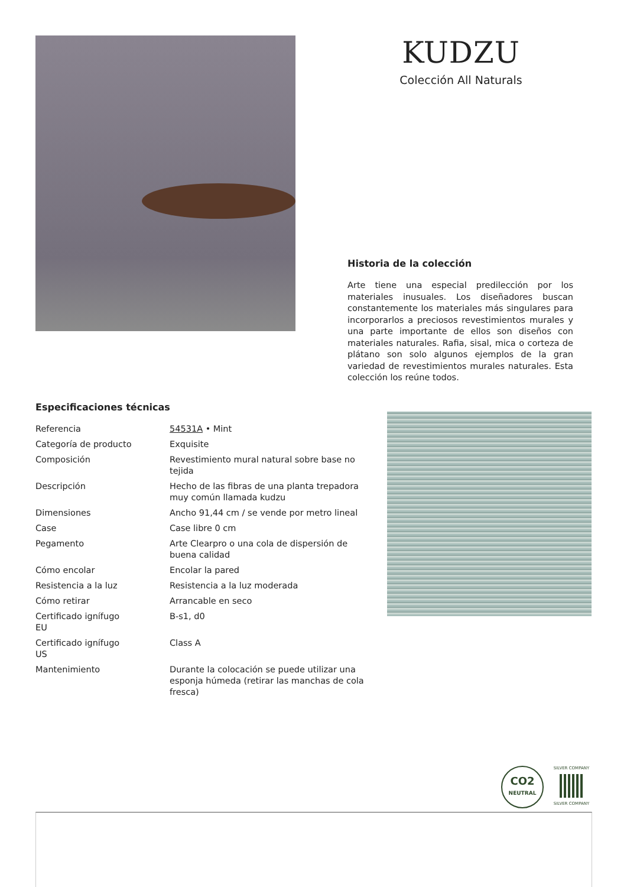KUDZU
Colección All Naturals
Historia de la colección
Arte tiene una especial predilección por los materiales inusuales. Los diseñadores buscan constantemente los materiales más singulares para incorporarlos a preciosos revestimientos murales y una parte importante de ellos son diseños con materiales naturales. Rafia, sisal, mica o corteza de plátano son solo algunos ejemplos de la gran variedad de revestimientos murales naturales. Esta colección los reúne todos.
Especificaciones técnicas
| Referencia | 54531A • Mint |
| Categoría de producto | Exquisite |
| Composición | Revestimiento mural natural sobre base no tejida |
| Descripción | Hecho de las fibras de una planta trepadora muy común llamada kudzu |
| Dimensiones | Ancho 91,44 cm / se vende por metro lineal |
| Case | Case libre 0 cm |
| Pegamento | Arte Clearpro o una cola de dispersión de buena calidad |
| Cómo encolar | Encolar la pared |
| Resistencia a la luz | Resistencia a la luz moderada |
| Cómo retirar | Arrancable en seco |
| Certificado ignífugo EU | B-s1, d0 |
| Certificado ignífugo US | Class A |
| Mantenimiento | Durante la colocación se puede utilizar una esponja húmeda (retirar las manchas de cola fresca) |
CO2
NEUTRAL
SILVER COMPANY
SILVER COMPANY